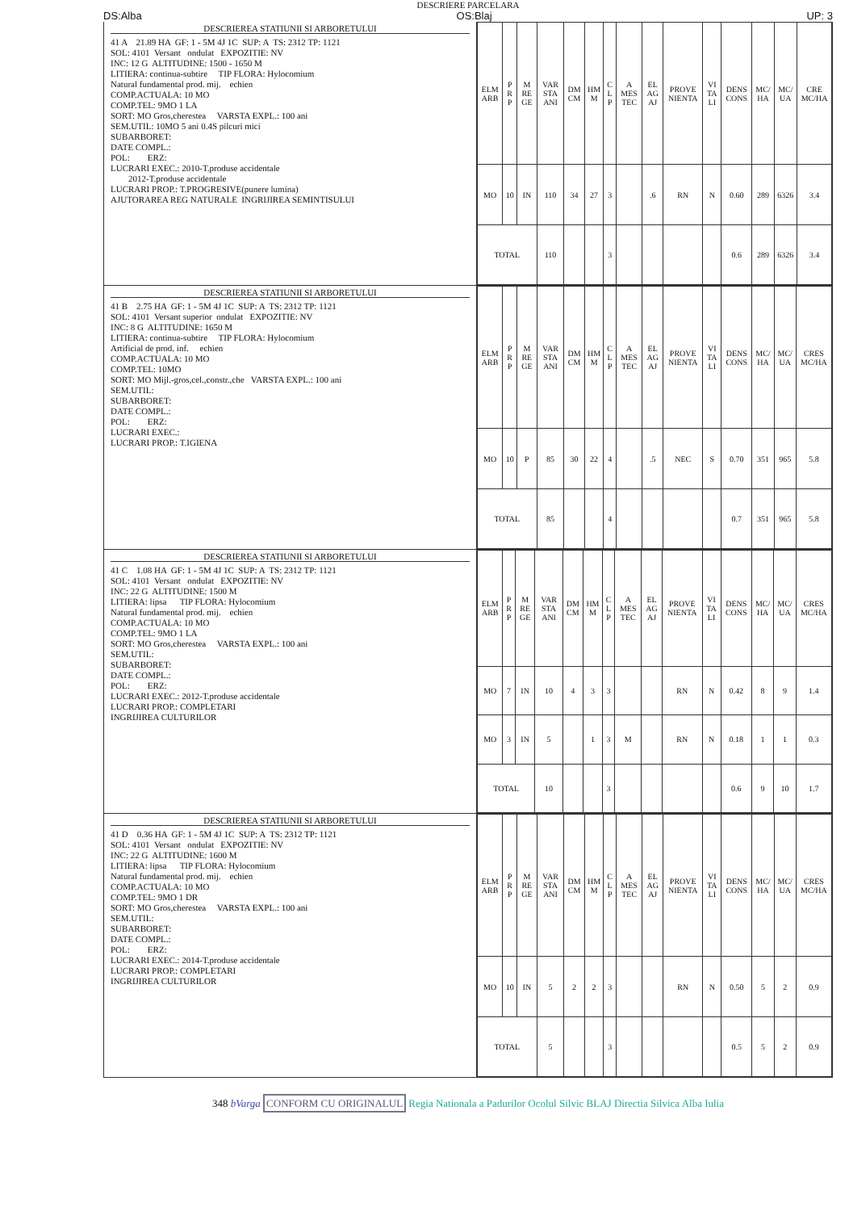DESCRIERE PARCELARA
DS:Alba OS:Blaj UP: 3
DESCRIEREA STATIUNII SI ARBORETULUI
41 A 21.89 HA GF: 1 - 5M 4J 1C SUP: A TS: 2312 TP: 1121
SOL: 4101 Versant ondulat EXPOZITIE: NV
INC: 12 G ALTITUDINE: 1500 - 1650 M
LITIERA: continua-subtire TIP FLORA: Hylocomium
Natural fundamental prod. mij. echien
COMP.ACTUALA: 10 MO
COMP.TEL: 9MO 1 LA
SORT: MO Gros,cherestea VARSTA EXPL.: 100 ani
SEM.UTIL: 10MO 5 ani 0.4S pilcuri mici
SUBARBORET:
DATE COMPL.:
POL: ERZ:
LUCRARI EXEC.: 2010-T.produse accidentale
2012-T.produse accidentale
LUCRARI PROP.: T.PROGRESIVE(punere lumina)
AJUTORAREA REG NATURALE INGRIJIREA SEMINTISULUI
| ELM ARB | P R P | M RE GE | VAR STA ANI | DM CM | HM M | C L P | A MES TEC | EL AG AJ | PROVE NIENTA | VI TA LI | DENS CONS | MC/ HA | MC/ UA | CRE MC/HA |
| --- | --- | --- | --- | --- | --- | --- | --- | --- | --- | --- | --- | --- | --- | --- |
| MO | 10 | IN | 110 | 34 | 27 | 3 | | .6 | RN | N | 0.60 | 289 | 6326 | 3.4 |
| TOTAL | | | 110 | | | 3 | | | | | 0.6 | 289 | 6326 | 3.4 |
DESCRIEREA STATIUNII SI ARBORETULUI
41 B 2.75 HA GF: 1 - 5M 4J 1C SUP: A TS: 2312 TP: 1121
SOL: 4101 Versant superior ondulat EXPOZITIE: NV
INC: 8 G ALTITUDINE: 1650 M
LITIERA: continua-subtire TIP FLORA: Hylocomium
Artificial de prod. inf. echien
COMP.ACTUALA: 10 MO
COMP.TEL: 10MO
SORT: MO Mijl.-gros,cel.,constr.,che VARSTA EXPL.: 100 ani
SEM.UTIL:
SUBARBORET:
DATE COMPL.:
POL: ERZ:
LUCRARI EXEC.:
LUCRARI PROP.: T.IGIENA
| ELM ARB | P R P | M RE GE | VAR STA ANI | DM CM | HM M | C L P | A MES TEC | EL AG AJ | PROVE NIENTA | VI TA LI | DENS CONS | MC/ HA | MC/ UA | CRES MC/HA |
| --- | --- | --- | --- | --- | --- | --- | --- | --- | --- | --- | --- | --- | --- | --- |
| MO | 10 | P | 85 | 30 | 22 | 4 | | .5 | NEC | S | 0.70 | 351 | 965 | 5.8 |
| TOTAL | | | 85 | | | 4 | | | | | 0.7 | 351 | 965 | 5.8 |
DESCRIEREA STATIUNII SI ARBORETULUI
41 C 1.08 HA GF: 1 - 5M 4J 1C SUP: A TS: 2312 TP: 1121
SOL: 4101 Versant ondulat EXPOZITIE: NV
INC: 22 G ALTITUDINE: 1500 M
LITIERA: lipsa TIP FLORA: Hylocomium
Natural fundamental prod. mij. echien
COMP.ACTUALA: 10 MO
COMP.TEL: 9MO 1 LA
SORT: MO Gros,cherestea VARSTA EXPL.: 100 ani
SEM.UTIL:
SUBARBORET:
DATE COMPL.:
POL: ERZ:
LUCRARI EXEC.: 2012-T.produse accidentale
LUCRARI PROP.: COMPLETARI
INGRIJIREA CULTURILOR
| ELM ARB | P R P | M RE GE | VAR STA ANI | DM CM | HM M | C L P | A MES TEC | EL AG AJ | PROVE NIENTA | VI TA LI | DENS CONS | MC/ HA | MC/ UA | CRES MC/HA |
| --- | --- | --- | --- | --- | --- | --- | --- | --- | --- | --- | --- | --- | --- | --- |
| MO | 7 | IN | 10 | 4 | 3 | 3 | | | RN | N | 0.42 | 8 | 9 | 1.4 |
| MO | 3 | IN | 5 | | 1 | 3 | M | | RN | N | 0.18 | 1 | 1 | 0.3 |
| TOTAL | | | 10 | | | 3 | | | | | 0.6 | 9 | 10 | 1.7 |
DESCRIEREA STATIUNII SI ARBORETULUI
41 D 0.36 HA GF: 1 - 5M 4J 1C SUP: A TS: 2312 TP: 1121
SOL: 4101 Versant ondulat EXPOZITIE: NV
INC: 22 G ALTITUDINE: 1600 M
LITIERA: lipsa TIP FLORA: Hylocomium
Natural fundamental prod. mij. echien
COMP.ACTUALA: 10 MO
COMP.TEL: 9MO 1 DR
SORT: MO Gros,cherestea VARSTA EXPL.: 100 ani
SEM.UTIL:
SUBARBORET:
DATE COMPL.:
POL: ERZ:
LUCRARI EXEC.: 2014-T.produse accidentale
LUCRARI PROP.: COMPLETARI
INGRIJIREA CULTURILOR
| ELM ARB | P R P | M RE GE | VAR STA ANI | DM CM | HM M | C L P | A MES TEC | EL AG AJ | PROVE NIENTA | VI TA LI | DENS CONS | MC/ HA | MC/ UA | CRES MC/HA |
| --- | --- | --- | --- | --- | --- | --- | --- | --- | --- | --- | --- | --- | --- | --- |
| MO | 10 | IN | 5 | 2 | 2 | 3 | | | RN | N | 0.50 | 5 | 2 | 0.9 |
| TOTAL | | | 5 | | | 3 | | | | | 0.5 | 5 | 2 | 0.9 |
348 bVarga CONFORM CU ORIGINALUL Regia Nationala a Padurilor Ocolul Silvic BLAJ Directia Silvica Alba Iulia